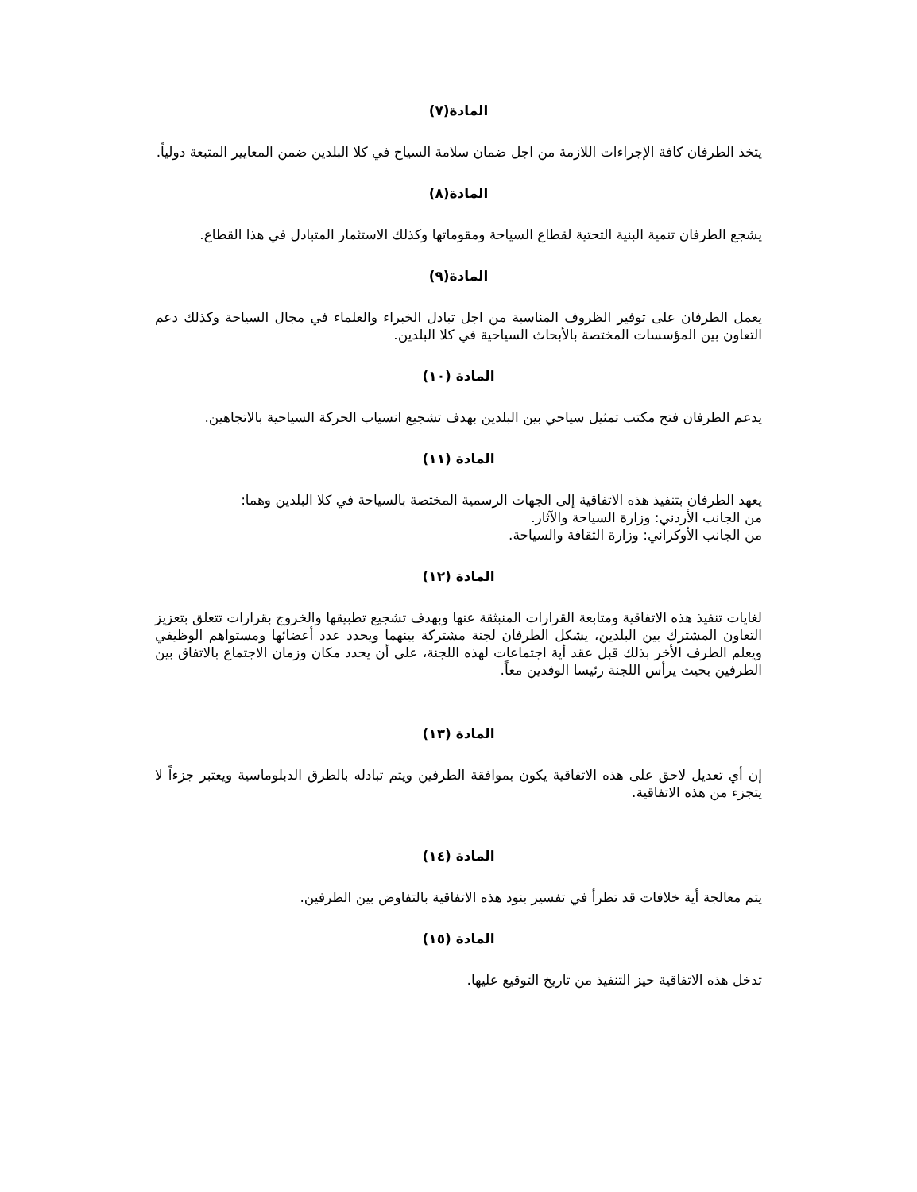المادة(٧)
يتخذ الطرفان كافة الإجراءات اللازمة من اجل ضمان سلامة السياح في كلا البلدين ضمن المعايير المتبعة دولياً.
المادة(٨)
يشجع الطرفان تنمية البنية التحتية لقطاع السياحة ومقوماتها وكذلك الاستثمار المتبادل في هذا القطاع.
المادة(٩)
يعمل الطرفان على توفير الظروف المناسبة من اجل تبادل الخبراء والعلماء في مجال السياحة وكذلك دعم التعاون بين المؤسسات المختصة بالأبحاث السياحية في كلا البلدين.
المادة (١٠)
يدعم الطرفان فتح مكتب تمثيل سياحي بين البلدين بهدف تشجيع انسياب الحركة السياحية بالاتجاهين.
المادة (١١)
يعهد الطرفان بتنفيذ هذه الاتفاقية إلى الجهات الرسمية المختصة بالسياحة في كلا البلدين وهما:
من الجانب الأردني: وزارة السياحة والآثار.
من الجانب الأوكراني: وزارة الثقافة والسياحة.
المادة (١٢)
لغايات تنفيذ هذه الاتفاقية ومتابعة القرارات المنبثقة عنها وبهدف تشجيع تطبيقها والخروج بقرارات تتعلق بتعزيز التعاون المشترك بين البلدين، يشكل الطرفان لجنة مشتركة بينهما ويحدد عدد أعضائها ومستواهم الوظيفي ويعلم الطرف الأخر بذلك قبل عقد أية اجتماعات لهذه اللجنة، على أن يحدد مكان وزمان الاجتماع بالاتفاق بين الطرفين بحيث يرأس اللجنة رئيسا الوفدين معاً.
المادة (١٣)
إن أي تعديل لاحق على هذه الاتفاقية يكون بموافقة الطرفين ويتم تبادله بالطرق الدبلوماسية ويعتبر جزءاً لا يتجزء من هذه الاتفاقية.
المادة (١٤)
يتم معالجة أية خلافات قد تطرأ في تفسير بنود هذه الاتفاقية بالتفاوض بين الطرفين.
المادة (١٥)
تدخل هذه الاتفاقية حيز التنفيذ من تاريخ التوقيع عليها.